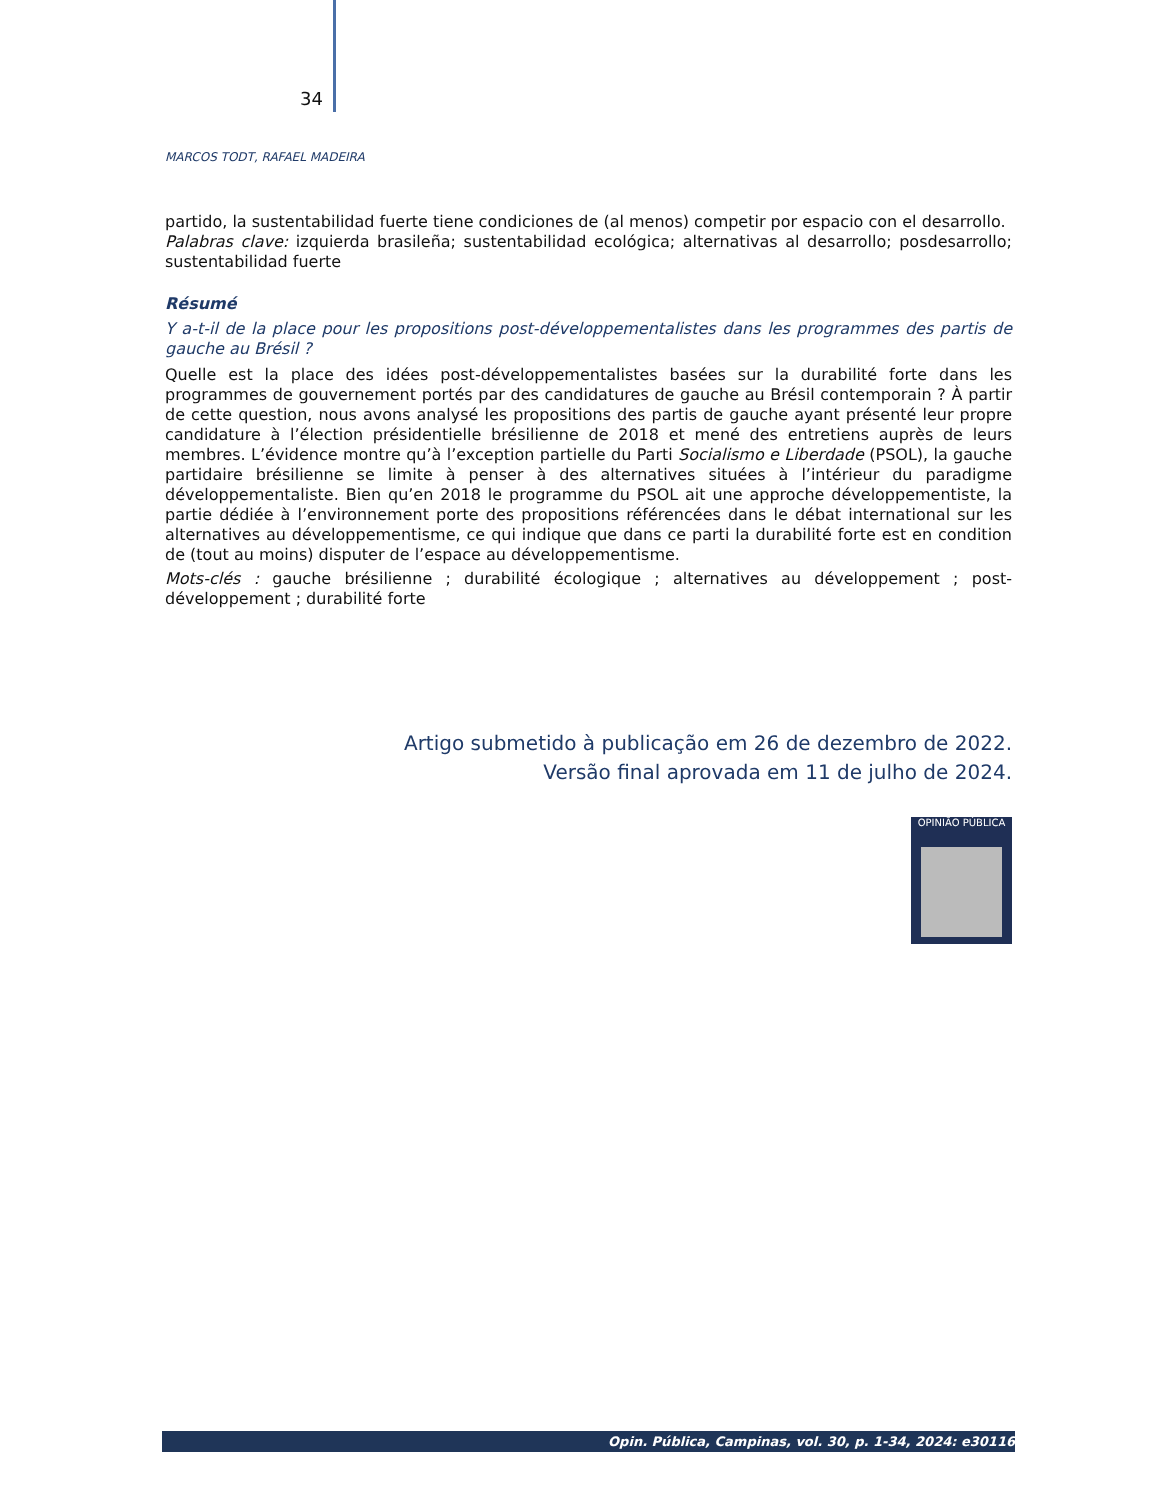34
MARCOS TODT, RAFAEL MADEIRA
partido, la sustentabilidad fuerte tiene condiciones de (al menos) competir por espacio con el desarrollo.
Palabras clave: izquierda brasileña; sustentabilidad ecológica; alternativas al desarrollo; posdesarrollo; sustentabilidad fuerte
Résumé
Y a-t-il de la place pour les propositions post-développementalistes dans les programmes des partis de gauche au Brésil ?
Quelle est la place des idées post-développementalistes basées sur la durabilité forte dans les programmes de gouvernement portés par des candidatures de gauche au Brésil contemporain ? À partir de cette question, nous avons analysé les propositions des partis de gauche ayant présenté leur propre candidature à l’élection présidentielle brésilienne de 2018 et mené des entretiens auprès de leurs membres. L’évidence montre qu’à l’exception partielle du Parti Socialismo e Liberdade (PSOL), la gauche partidaire brésilienne se limite à penser à des alternatives situées à l’intérieur du paradigme développementaliste. Bien qu’en 2018 le programme du PSOL ait une approche développementiste, la partie dédiée à l’environnement porte des propositions référencées dans le débat international sur les alternatives au développementisme, ce qui indique que dans ce parti la durabilité forte est en condition de (tout au moins) disputer de l’espace au développementisme.
Mots-clés : gauche brésilienne ; durabilité écologique ; alternatives au développement ; post-développement ; durabilité forte
Artigo submetido à publicação em 26 de dezembro de 2022.
Versão final aprovada em 11 de julho de 2024.
OPINIÃO PÚBLICA
Opin. Pública, Campinas, vol. 30, p. 1-34, 2024: e30116